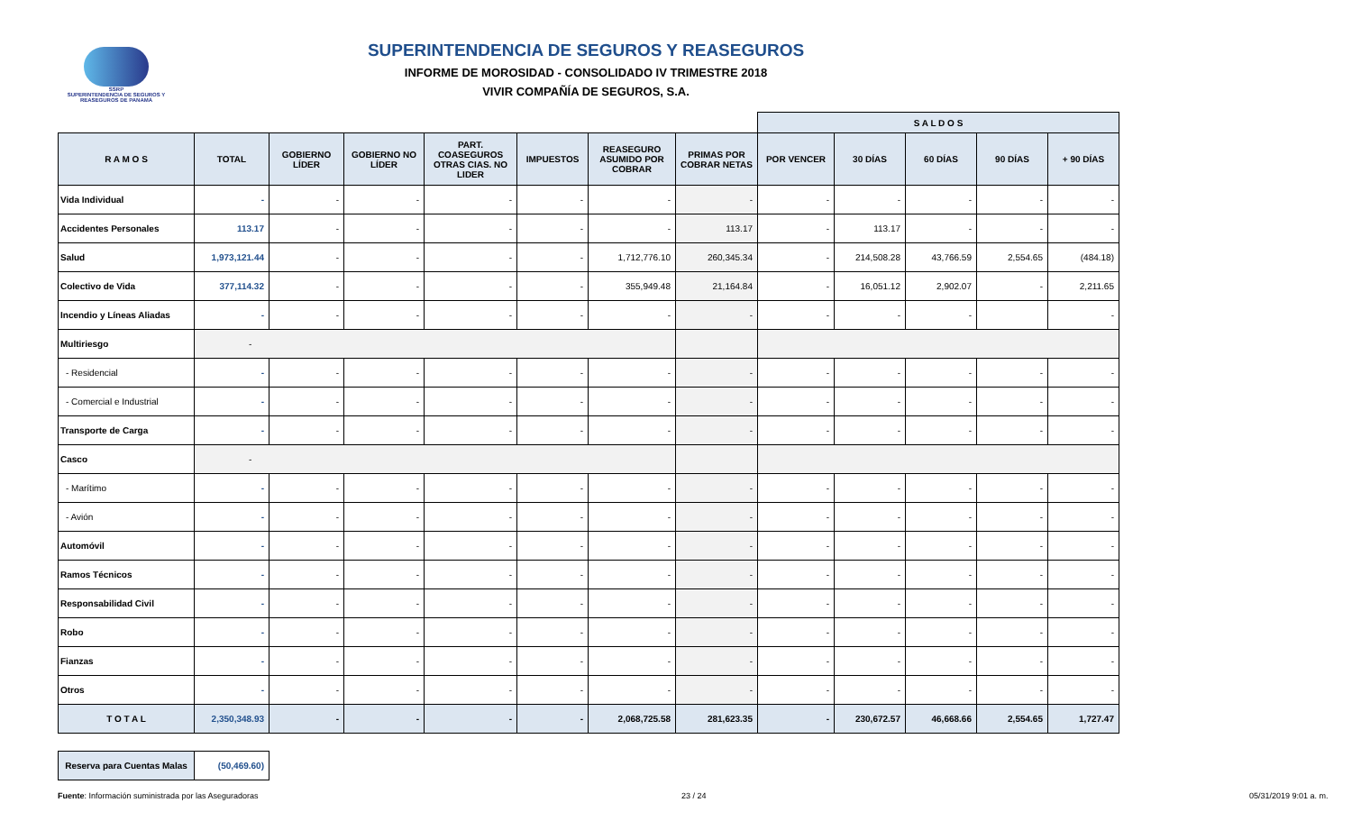SSRP
SUPERINTENDENCIA DE SEGUROS Y REASEGUROS DE PANAMÁ
SUPERINTENDENCIA DE SEGUROS Y REASEGUROS
INFORME DE MOROSIDAD - CONSOLIDADO IV TRIMESTRE 2018
VIVIR COMPAÑÍA DE SEGUROS, S.A.
| | | | | | | | | S A L D O S | | | | |
| --- | --- | --- | --- | --- | --- | --- | --- | --- | --- | --- | --- | --- |
| R A M O S | TOTAL | GOBIERNO LÍDER | GOBIERNO NO LÍDER | PART. COASEGUROS OTRAS CIAS. NO LIDER | IMPUESTOS | REASEGURO ASUMIDO POR COBRAR | PRIMAS POR COBRAR NETAS | POR VENCER | 30 DÍAS | 60 DÍAS | 90 DÍAS | + 90 DÍAS |
| Vida Individual | - | - | - | - | - | - | - | - | - | - | - | - |
| Accidentes Personales | 113.17 | - | - | - | - | - | 113.17 | - | 113.17 | - | - | - |
| Salud | 1,973,121.44 | - | - | - | - | 1,712,776.10 | 260,345.34 | - | 214,508.28 | 43,766.59 | 2,554.65 | (484.18) |
| Colectivo de Vida | 377,114.32 | - | - | - | - | 355,949.48 | 21,164.84 | - | 16,051.12 | 2,902.07 | - | 2,211.65 |
| Incendio y Líneas Aliadas | - | - | - | - | - | - | - | - | - | - | | - |
| Multiriesgo | - | | | | | | | | | | | |
| - Residencial | - | - | - | - | - | - | - | - | - | - | - | - |
| - Comercial e Industrial | - | - | - | - | - | - | - | - | - | - | - | - |
| Transporte de Carga | - | - | - | - | - | - | - | - | - | - | - | - |
| Casco | - | | | | | | | | | | | |
| - Marítimo | - | - | - | - | - | - | - | - | - | - | - | - |
| - Avión | - | - | - | - | - | - | - | - | - | - | - | - |
| Automóvil | - | - | - | - | - | - | - | - | - | - | - | - |
| Ramos Técnicos | - | - | - | - | - | - | - | - | - | - | - | - |
| Responsabilidad Civil | - | - | - | - | - | - | - | - | - | - | - | - |
| Robo | - | - | - | - | - | - | - | - | - | - | - | - |
| Fianzas | - | - | - | - | - | - | - | - | - | - | - | - |
| Otros | - | - | - | - | - | - | - | - | - | - | - | - |
| T O T A L | 2,350,348.93 | - | - | - | - | 2,068,725.58 | 281,623.35 | - | 230,672.57 | 46,668.66 | 2,554.65 | 1,727.47 |
| Reserva para Cuentas Malas | (50,469.60) |
Fuente: Información suministrada por las Aseguradoras 23 / 24 05/31/2019 9:01 a. m.